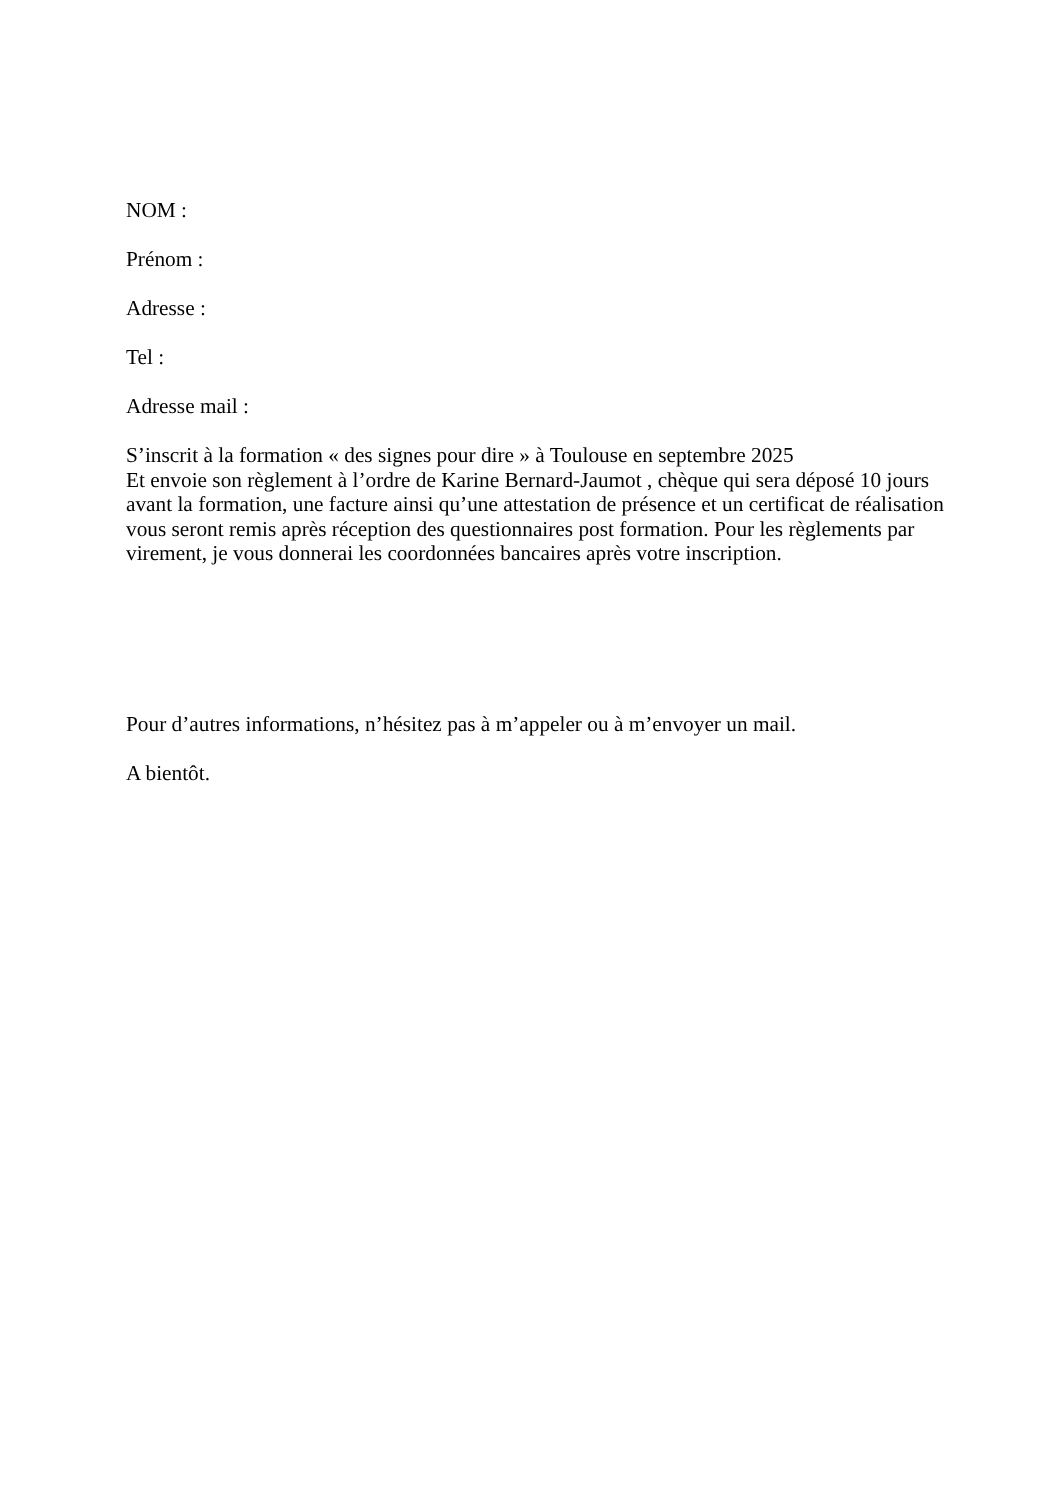NOM :
Prénom :
Adresse :
Tel :
Adresse mail :
S’inscrit à la formation « des signes pour dire » à Toulouse en septembre 2025
Et envoie son règlement à l’ordre de Karine Bernard-Jaumot , chèque qui sera déposé 10 jours avant la formation, une facture ainsi qu’une attestation de présence et un certificat de réalisation vous seront remis après réception des questionnaires post formation. Pour les règlements par virement, je vous donnerai les coordonnées bancaires après votre inscription.
Pour d’autres informations, n’hésitez pas à m’appeler ou à m’envoyer un mail.
A bientôt.